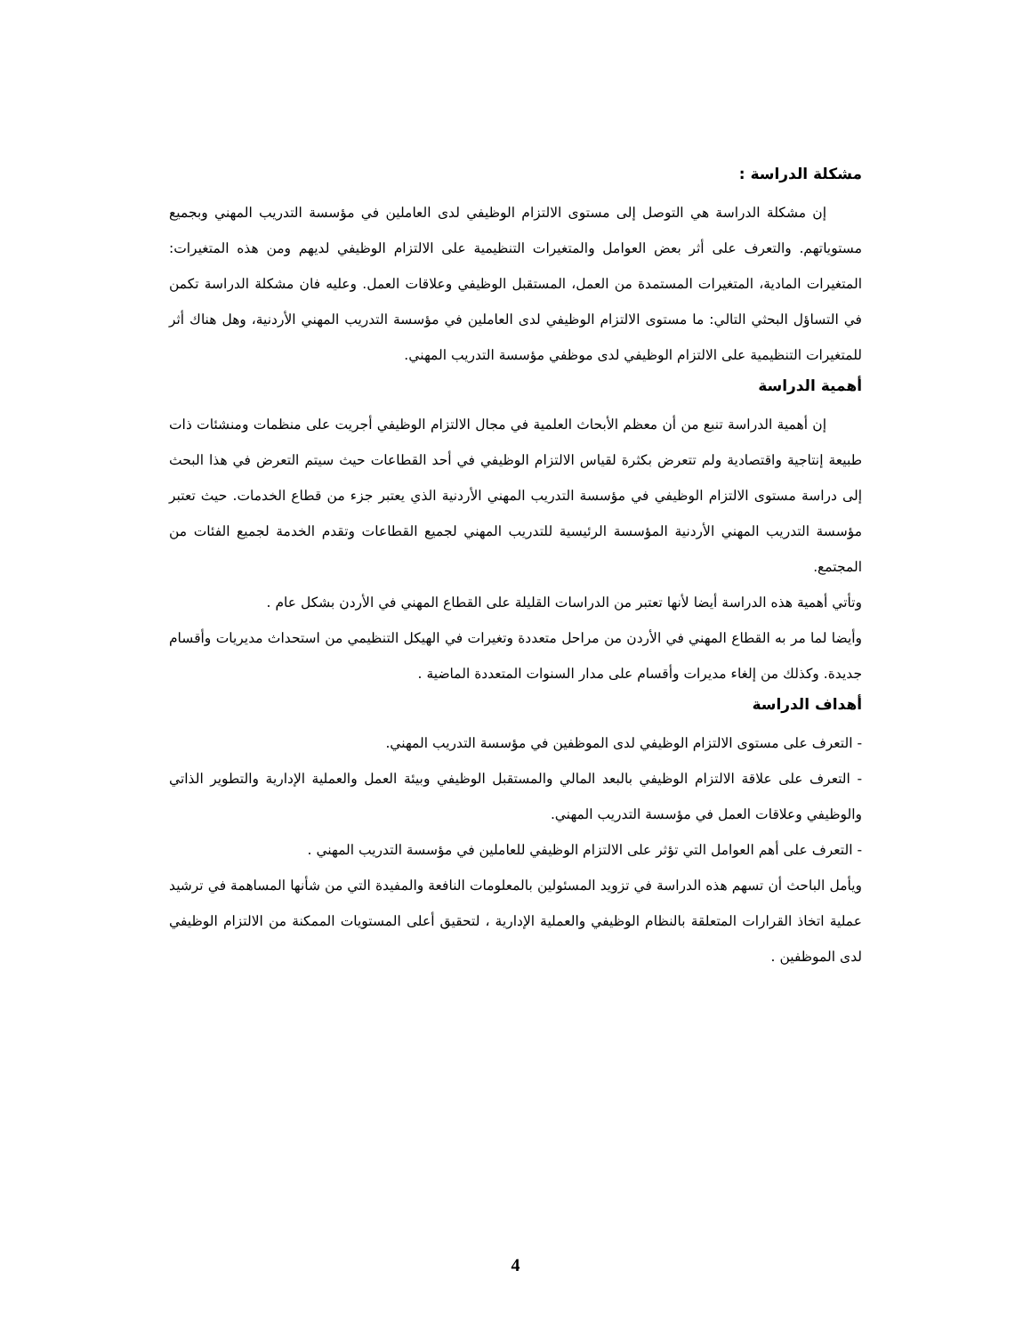مشكلة الدراسة :
إن مشكلة الدراسة هي التوصل إلى مستوى الالتزام الوظيفي لدى العاملين في مؤسسة التدريب المهني وبجميع مستوياتهم. والتعرف على أثر بعض العوامل والمتغيرات التنظيمية على الالتزام الوظيفي لديهم ومن هذه المتغيرات: المتغيرات المادية، المتغيرات المستمدة من العمل، المستقبل الوظيفي وعلاقات العمل. وعليه فان مشكلة الدراسة تكمن في التساؤل البحثي التالي: ما مستوى الالتزام الوظيفي لدى العاملين في مؤسسة التدريب المهني الأردنية، وهل هناك أثر للمتغيرات التنظيمية على الالتزام الوظيفي لدى موظفي مؤسسة التدريب المهني.
أهمية الدراسة
إن أهمية الدراسة تنبع من أن معظم الأبحاث العلمية في مجال الالتزام الوظيفي أجريت على منظمات ومنشئات ذات طبيعة إنتاجية واقتصادية ولم تتعرض بكثرة لقياس الالتزام الوظيفي في أحد القطاعات حيث سيتم التعرض في هذا البحث إلى دراسة مستوى الالتزام الوظيفي في مؤسسة التدريب المهني الأردنية الذي يعتبر جزء من قطاع الخدمات. حيث تعتبر مؤسسة التدريب المهني الأردنية المؤسسة الرئيسية للتدريب المهني لجميع القطاعات وتقدم الخدمة لجميع الفئات من المجتمع.
وتأتي أهمية هذه الدراسة أيضا لأنها تعتبر من الدراسات القليلة على القطاع المهني في الأردن بشكل عام .
وأيضا لما مر به القطاع المهني في الأردن من مراحل متعددة وتغيرات في الهيكل التنظيمي من استحداث مديريات وأقسام جديدة. وكذلك من إلغاء مديرات وأقسام على مدار السنوات المتعددة الماضية .
أهداف الدراسة
- التعرف على مستوى الالتزام الوظيفي لدى الموظفين في مؤسسة التدريب المهني.
- التعرف على علاقة الالتزام الوظيفي بالبعد المالي والمستقبل الوظيفي وبيئة العمل والعملية الإدارية والتطوير الذاتي والوظيفي وعلاقات العمل في مؤسسة التدريب المهني.
- التعرف على أهم العوامل التي تؤثر على الالتزام الوظيفي للعاملين في مؤسسة التدريب المهني .
ويأمل الباحث أن تسهم هذه الدراسة في تزويد المسئولين بالمعلومات النافعة والمفيدة التي من شأنها المساهمة في ترشيد عملية اتخاذ القرارات المتعلقة بالنظام الوظيفي والعملية الإدارية ، لتحقيق أعلى المستويات الممكنة من الالتزام الوظيفي لدى الموظفين .
4